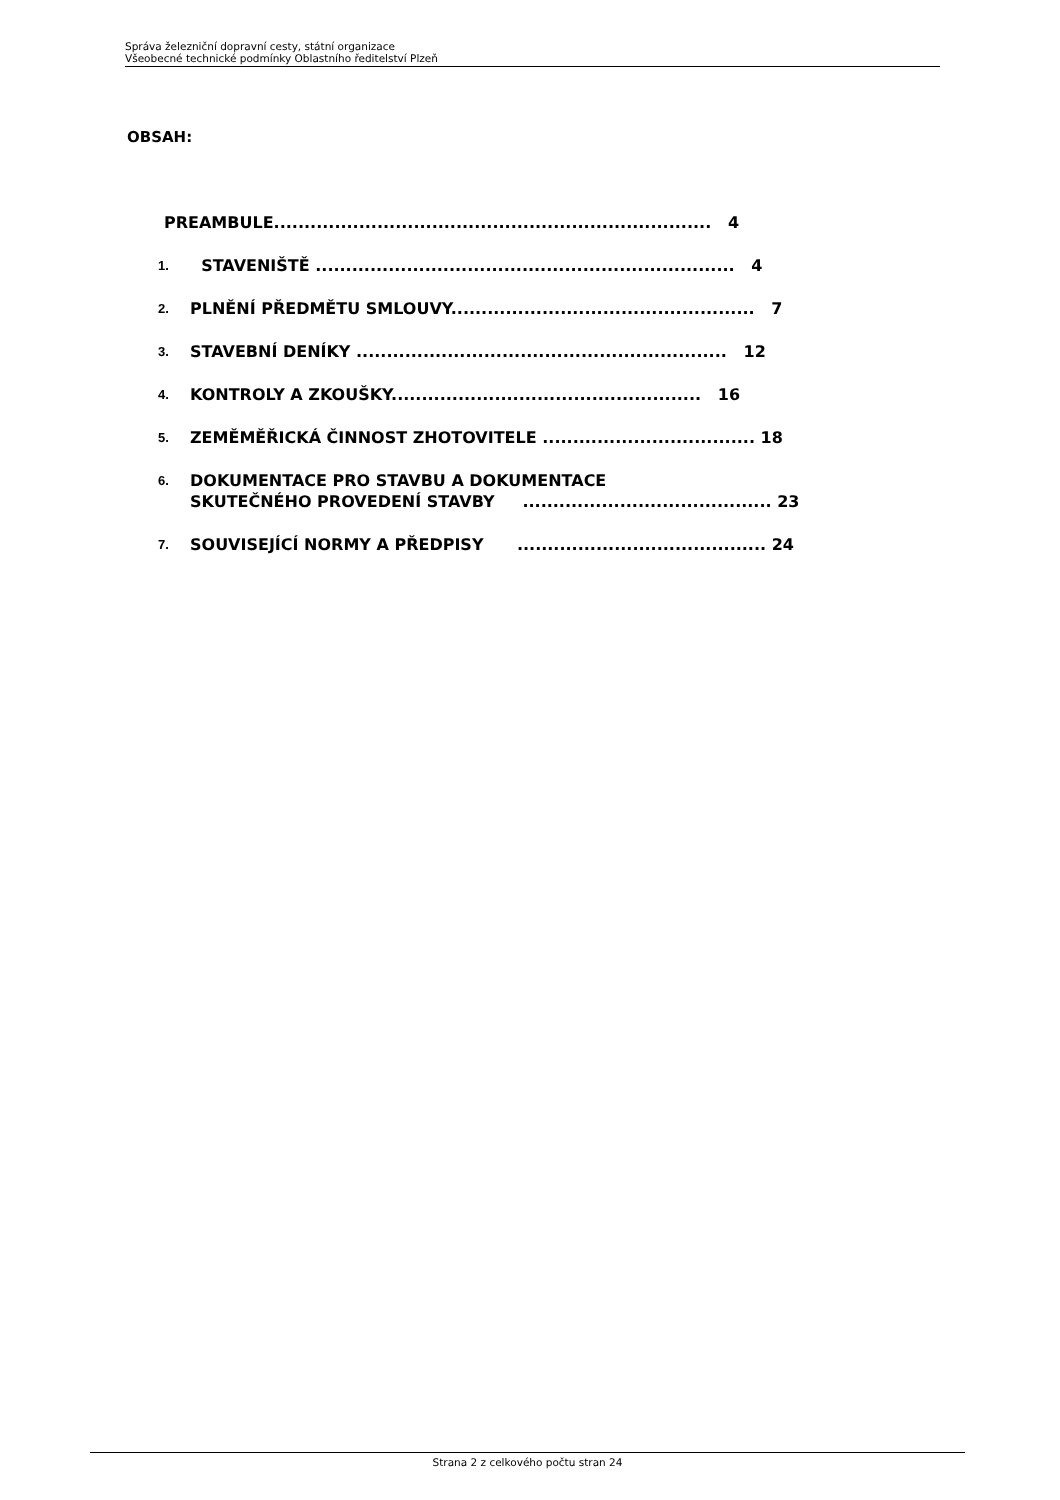Správa železniční dopravní cesty, státní organizace
Všeobecné technické podmínky Oblastního ředitelství Plzeň
OBSAH:
PREAMBULE........................................................................ 4
1. STAVENIŠTĚ ..................................................................... 4
2. PLNĚNÍ PŘEDMĚTU SMLOUVY.................................................. 7
3. STAVEBNÍ DENÍKY ............................................................. 12
4. KONTROLY A ZKOUŠKY................................................... 16
5. ZEMĚMĚŘICKÁ ČINNOST ZHOTOVITELE ................................... 18
6. DOKUMENTACE PRO STAVBU A DOKUMENTACE
SKUTEČNÉHO PROVEDENÍ STAVBY ......................................... 23
7. SOUVISEJÍCÍ NORMY A PŘEDPISY ......................................... 24
Strana 2 z celkového počtu stran 24